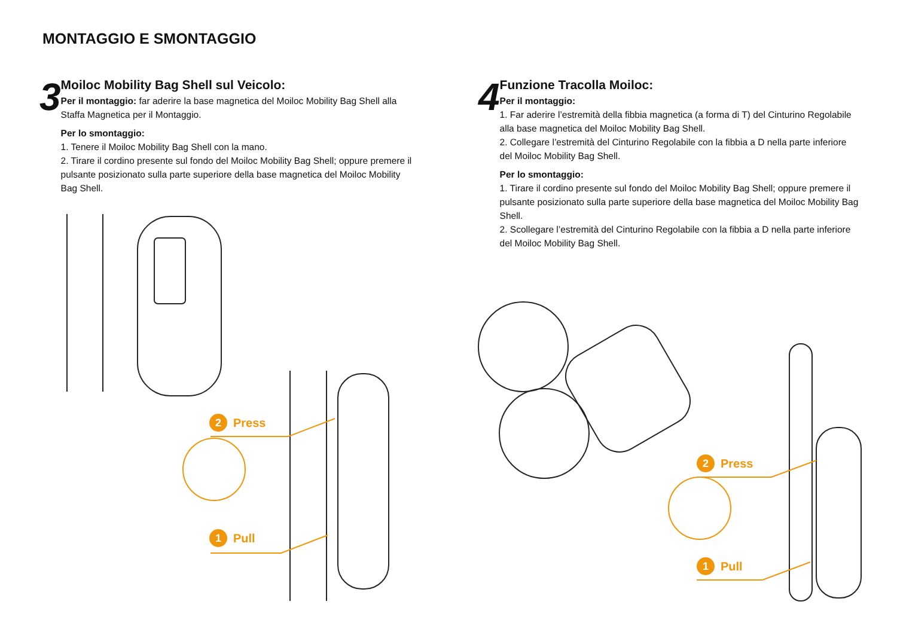MONTAGGIO E SMONTAGGIO
3
Moiloc Mobility Bag Shell sul Veicolo:
Per il montaggio: far aderire la base magnetica del Moiloc Mobility Bag Shell alla Staffa Magnetica per il Montaggio.
Per lo smontaggio:
1. Tenere il Moiloc Mobility Bag Shell con la mano.
2. Tirare il cordino presente sul fondo del Moiloc Mobility Bag Shell; oppure premere il pulsante posizionato sulla parte superiore della base magnetica del Moiloc Mobility Bag Shell.
4
Funzione Tracolla Moiloc:
Per il montaggio:
1. Far aderire l’estremità della fibbia magnetica (a forma di T) del Cinturino Regolabile alla base magnetica del Moiloc Mobility Bag Shell.
2. Collegare l’estremità del Cinturino Regolabile con la fibbia a D nella parte inferiore del Moiloc Mobility Bag Shell.
Per lo smontaggio:
1. Tirare il cordino presente sul fondo del Moiloc Mobility Bag Shell; oppure premere il pulsante posizionato sulla parte superiore della base magnetica del Moiloc Mobility Bag Shell.
2. Scollegare l’estremità del Cinturino Regolabile con la fibbia a D nella parte inferiore del Moiloc Mobility Bag Shell.
2 Press
1 Pull
2 Press
1 Pull